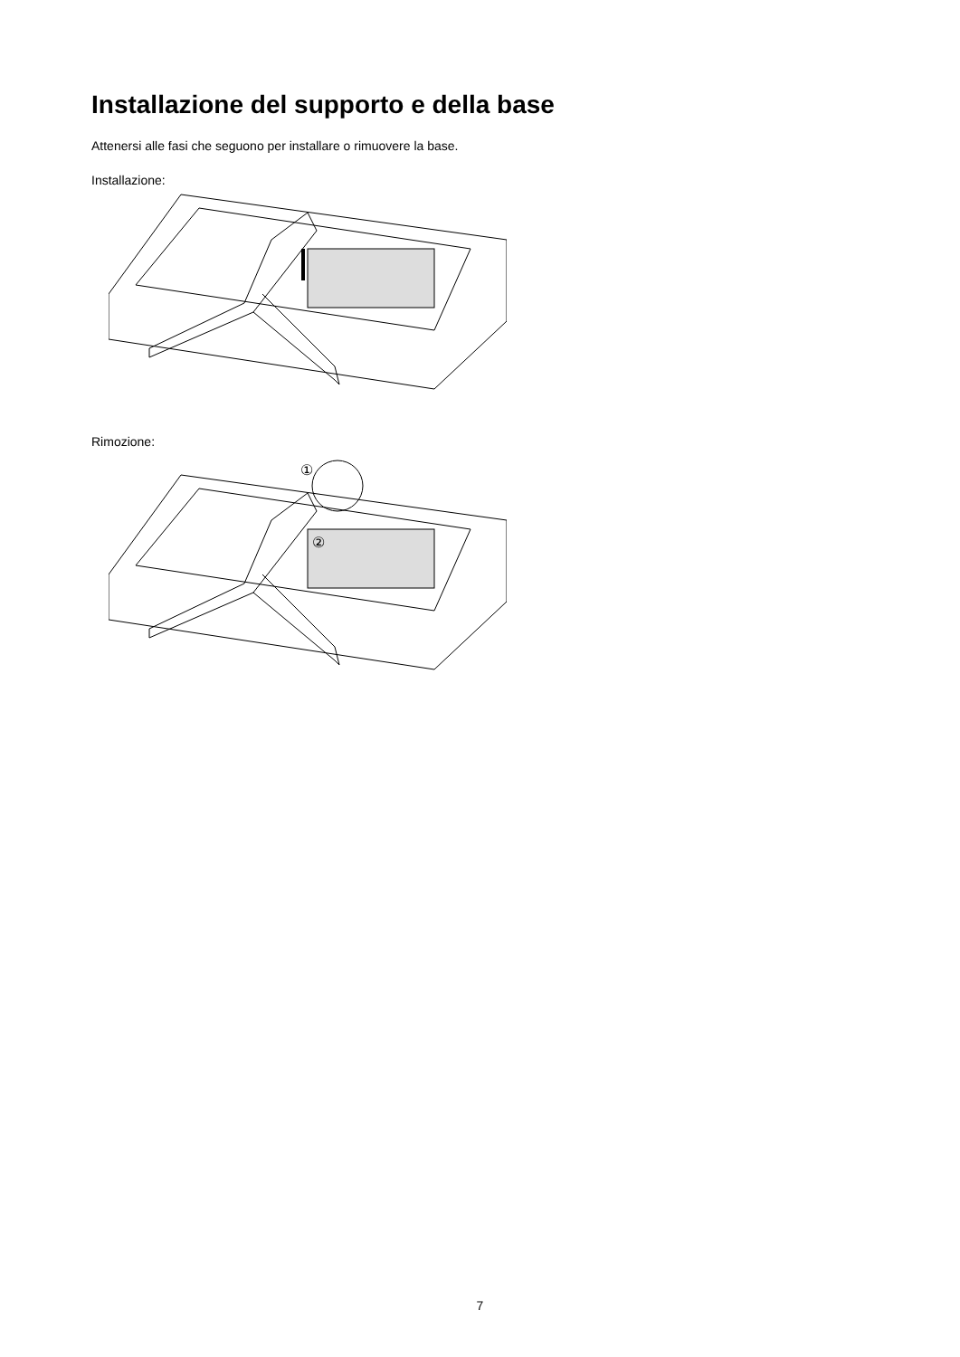Installazione del supporto e della base
Attenersi alle fasi che seguono per installare o rimuovere la base.
Installazione:
Rimozione:
①
②
7